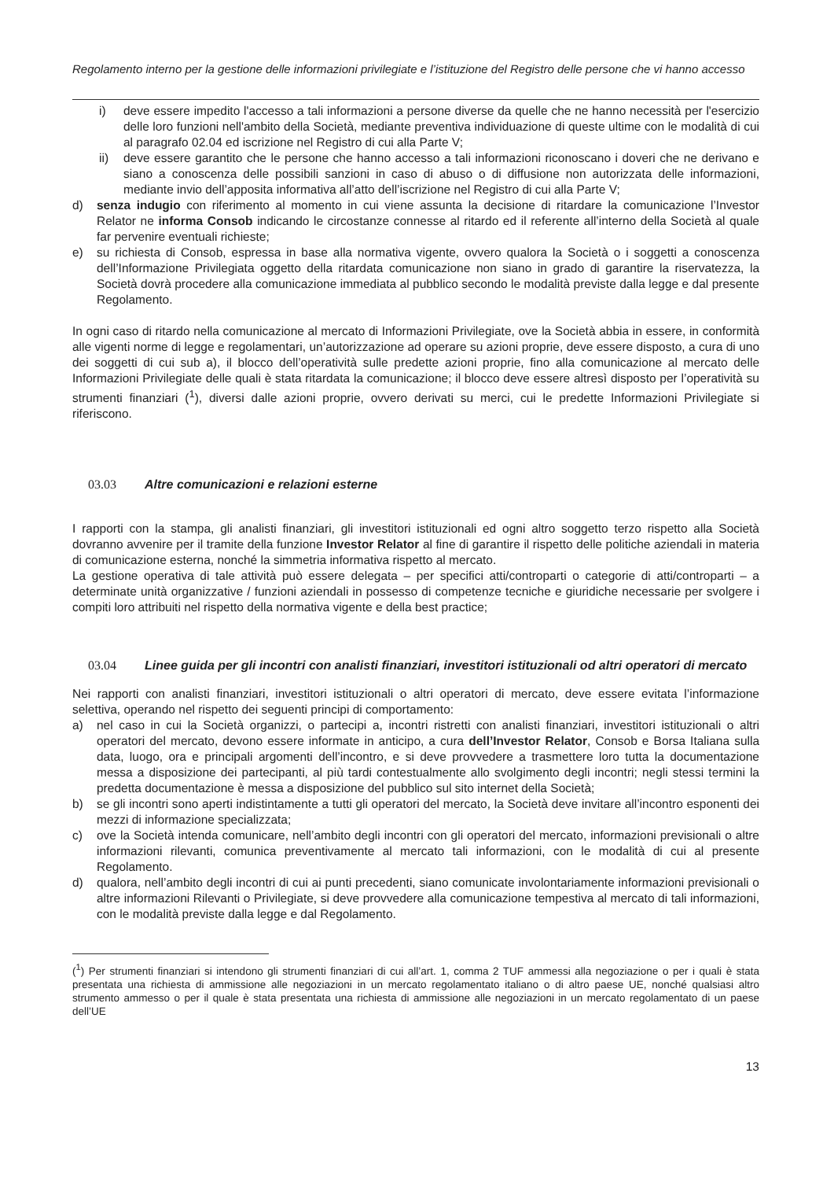Regolamento interno per la gestione delle informazioni privilegiate e l’istituzione del Registro delle persone che vi hanno accesso
i) deve essere impedito l'accesso a tali informazioni a persone diverse da quelle che ne hanno necessità per l'esercizio delle loro funzioni nell'ambito della Società, mediante preventiva individuazione di queste ultime con le modalità di cui al paragrafo 02.04 ed iscrizione nel Registro di cui alla Parte V;
ii) deve essere garantito che le persone che hanno accesso a tali informazioni riconoscano i doveri che ne derivano e siano a conoscenza delle possibili sanzioni in caso di abuso o di diffusione non autorizzata delle informazioni, mediante invio dell’apposita informativa all’atto dell’iscrizione nel Registro di cui alla Parte V;
d) senza indugio con riferimento al momento in cui viene assunta la decisione di ritardare la comunicazione l’Investor Relator ne informa Consob indicando le circostanze connesse al ritardo ed il referente all’interno della Società al quale far pervenire eventuali richieste;
e) su richiesta di Consob, espressa in base alla normativa vigente, ovvero qualora la Società o i soggetti a conoscenza dell’Informazione Privilegiata oggetto della ritardata comunicazione non siano in grado di garantire la riservatezza, la Società dovrà procedere alla comunicazione immediata al pubblico secondo le modalità previste dalla legge e dal presente Regolamento.
In ogni caso di ritardo nella comunicazione al mercato di Informazioni Privilegiate, ove la Società abbia in essere, in conformità alle vigenti norme di legge e regolamentari, un’autorizzazione ad operare su azioni proprie, deve essere disposto, a cura di uno dei soggetti di cui sub a), il blocco dell’operatività sulle predette azioni proprie, fino alla comunicazione al mercato delle Informazioni Privilegiate delle quali è stata ritardata la comunicazione; il blocco deve essere altresì disposto per l’operatività su strumenti finanziari (<sup>1</sup>), diversi dalle azioni proprie, ovvero derivati su merci, cui le predette Informazioni Privilegiate si riferiscono.
03.03 Altre comunicazioni e relazioni esterne
I rapporti con la stampa, gli analisti finanziari, gli investitori istituzionali ed ogni altro soggetto terzo rispetto alla Società dovranno avvenire per il tramite della funzione Investor Relator al fine di garantire il rispetto delle politiche aziendali in materia di comunicazione esterna, nonché la simmetria informativa rispetto al mercato.
La gestione operativa di tale attività può essere delegata – per specifici atti/controparti o categorie di atti/controparti – a determinate unità organizzative / funzioni aziendali in possesso di competenze tecniche e giuridiche necessarie per svolgere i compiti loro attribuiti nel rispetto della normativa vigente e della best practice;
03.04 Linee guida per gli incontri con analisti finanziari, investitori istituzionali od altri operatori di mercato
Nei rapporti con analisti finanziari, investitori istituzionali o altri operatori di mercato, deve essere evitata l’informazione selettiva, operando nel rispetto dei seguenti principi di comportamento:
a) nel caso in cui la Società organizzi, o partecipi a, incontri ristretti con analisti finanziari, investitori istituzionali o altri operatori del mercato, devono essere informate in anticipo, a cura dell’Investor Relator, Consob e Borsa Italiana sulla data, luogo, ora e principali argomenti dell’incontro, e si deve provvedere a trasmettere loro tutta la documentazione messa a disposizione dei partecipanti, al più tardi contestualmente allo svolgimento degli incontri; negli stessi termini la predetta documentazione è messa a disposizione del pubblico sul sito internet della Società;
b) se gli incontri sono aperti indistintamente a tutti gli operatori del mercato, la Società deve invitare all’incontro esponenti dei mezzi di informazione specializzata;
c) ove la Società intenda comunicare, nell’ambito degli incontri con gli operatori del mercato, informazioni previsionali o altre informazioni rilevanti, comunica preventivamente al mercato tali informazioni, con le modalità di cui al presente Regolamento.
d) qualora, nell’ambito degli incontri di cui ai punti precedenti, siano comunicate involontariamente informazioni previsionali o altre informazioni Rilevanti o Privilegiate, si deve provvedere alla comunicazione tempestiva al mercato di tali informazioni, con le modalità previste dalla legge e dal Regolamento.
(<sup>1</sup>) Per strumenti finanziari si intendono gli strumenti finanziari di cui all’art. 1, comma 2 TUF ammessi alla negoziazione o per i quali è stata presentata una richiesta di ammissione alle negoziazioni in un mercato regolamentato italiano o di altro paese UE, nonché qualsiasi altro strumento ammesso o per il quale è stata presentata una richiesta di ammissione alle negoziazioni in un mercato regolamentato di un paese dell’UE
13